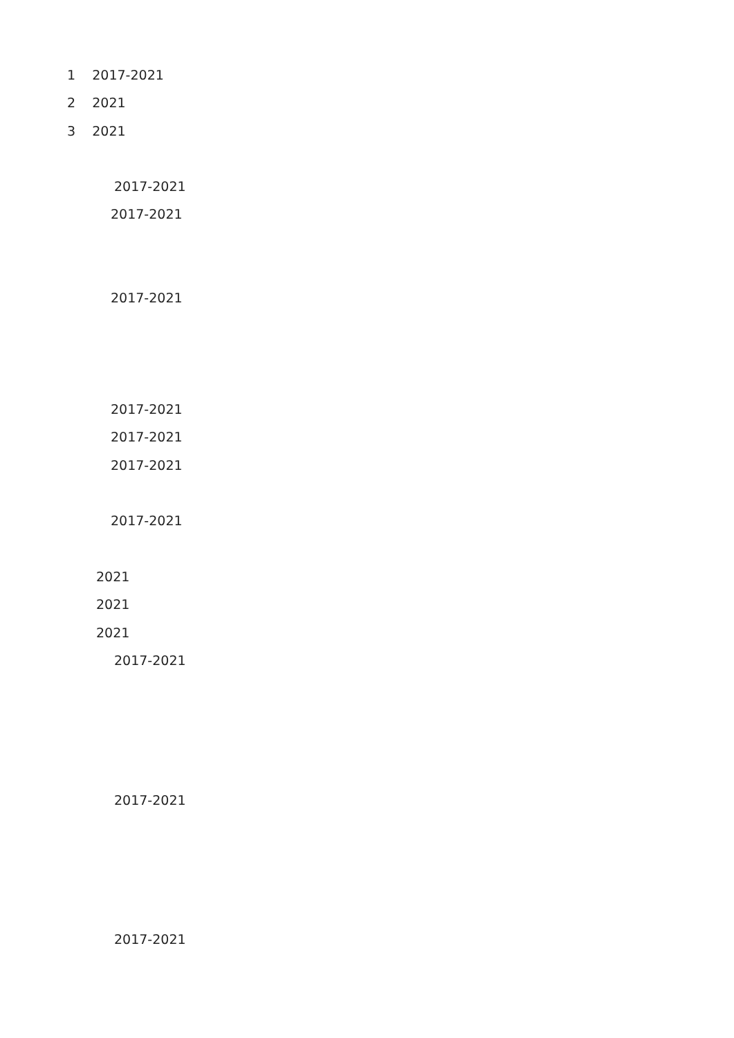1 2017-2021
2 2021
3 2021
2017-2021
2017-2021
2017-2021
2017-2021
2017-2021
2017-2021
2017-2021
2021
2021
2021
2017-2021
2017-2021
2017-2021